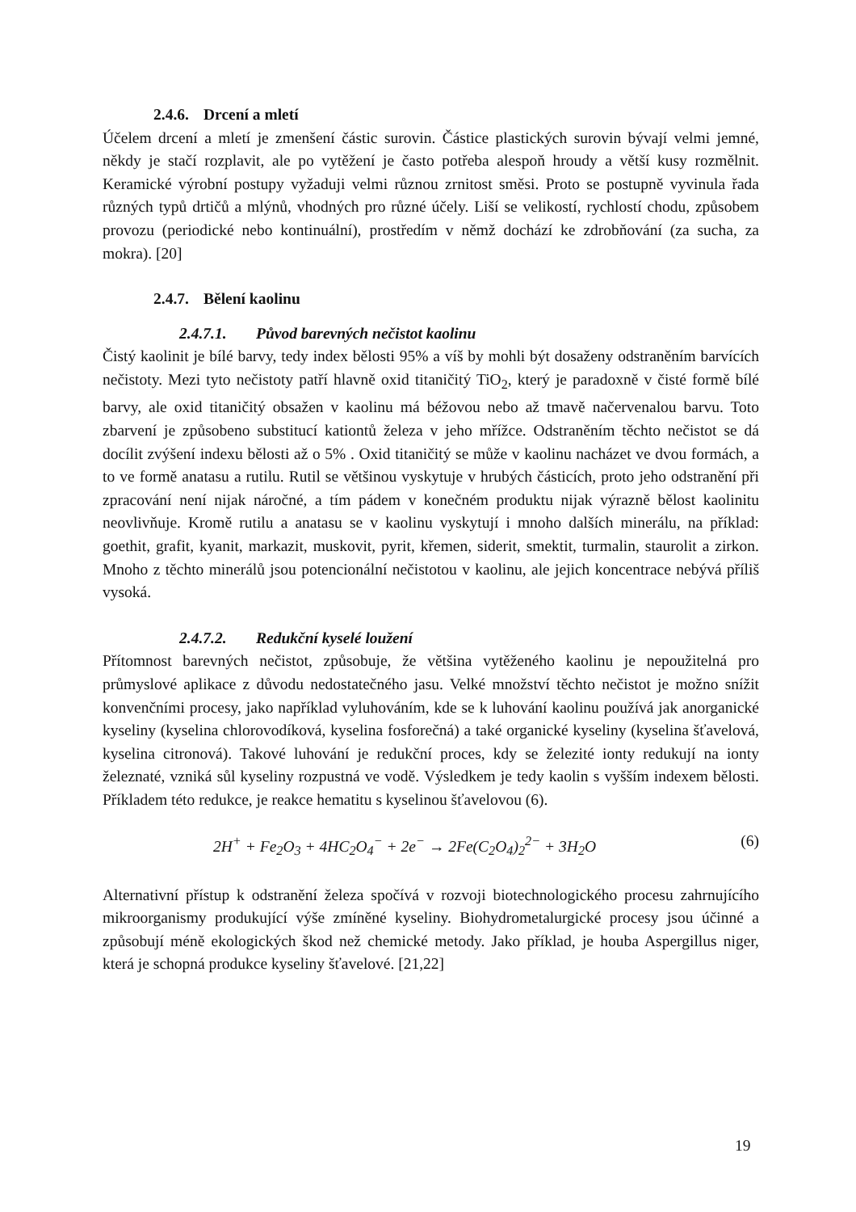2.4.6. Drcení a mletí
Účelem drcení a mletí je zmenšení částic surovin. Částice plastických surovin bývají velmi jemné, někdy je stačí rozplavit, ale po vytěžení je často potřeba alespoň hroudy a větší kusy rozmělnit. Keramické výrobní postupy vyžaduji velmi různou zrnitost směsi. Proto se postupně vyvinula řada různých typů drtičů a mlýnů, vhodných pro různé účely. Liší se velikostí, rychlostí chodu, způsobem provozu (periodické nebo kontinuální), prostředím v němž dochází ke zdrobňování (za sucha, za mokra). [20]
2.4.7. Bělení kaolinu
2.4.7.1. Původ barevných nečistot kaolinu
Čistý kaolinit je bílé barvy, tedy index bělosti 95% a víš by mohli být dosaženy odstraněním barvících nečistoty. Mezi tyto nečistoty patří hlavně oxid titaničitý TiO<sub>2</sub>, který je paradoxně v čisté formě bílé barvy, ale oxid titaničitý obsažen v kaolinu má béžovou nebo až tmavě načervenalou barvu. Toto zbarvení je způsobeno substitucí kationtů železa v jeho mřížce. Odstraněním těchto nečistot se dá docílit zvýšení indexu bělosti až o 5% . Oxid titaničitý se může v kaolinu nacházet ve dvou formách, a to ve formě anatasu a rutilu. Rutil se většinou vyskytuje v hrubých částicích, proto jeho odstranění při zpracování není nijak náročné, a tím pádem v konečném produktu nijak výrazně bělost kaolinitu neovlivňuje. Kromě rutilu a anatasu se v kaolinu vyskytují i mnoho dalších minerálu, na příklad: goethit, grafit, kyanit, markazit, muskovit, pyrit, křemen, siderit, smektit, turmalin, staurolit a zirkon. Mnoho z těchto minerálů jsou potencionální nečistotou v kaolinu, ale jejich koncentrace nebývá příliš vysoká.
2.4.7.2. Redukční kyselé loužení
Přítomnost barevných nečistot, způsobuje, že většina vytěženého kaolinu je nepoužitelná pro průmyslové aplikace z důvodu nedostatečného jasu. Velké množství těchto nečistot je možno snížit konvenčními procesy, jako například vyluhováním, kde se k luhování kaolinu používá jak anorganické kyseliny (kyselina chlorovodíková, kyselina fosforečná) a také organické kyseliny (kyselina šťavelová, kyselina citronová). Takové luhování je redukční proces, kdy se železité ionty redukují na ionty železnaté, vzniká sůl kyseliny rozpustná ve vodě. Výsledkem je tedy kaolin s vyšším indexem bělosti. Příkladem této redukce, je reakce hematitu s kyselinou šťavelovou (6).
2H<sup>+</sup> + Fe<sub>2</sub>O<sub>3</sub> + 4HC<sub>2</sub>O<sub>4</sub><sup>−</sup> + 2e<sup>−</sup> → 2Fe(C<sub>2</sub>O<sub>4</sub>)<sub>2</sub><sup>2−</sup> + 3H<sub>2</sub>O (6)
Alternativní přístup k odstranění železa spočívá v rozvoji biotechnologického procesu zahrnujícího mikroorganismy produkující výše zmíněné kyseliny. Biohydrometalurgické procesy jsou účinné a způsobují méně ekologických škod než chemické metody. Jako příklad, je houba Aspergillus niger, která je schopná produkce kyseliny šťavelové. [21,22]
19